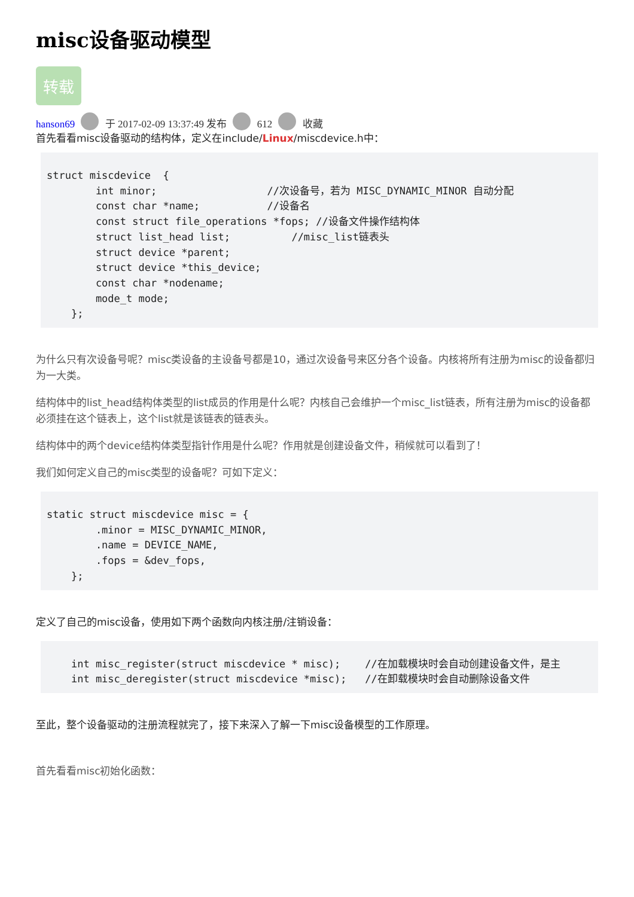misc设备驱动模型
转载
hanson69 于 2017-02-09 13:37:49 发布 612 收藏
首先看看misc设备驱动的结构体，定义在include/Linux/miscdevice.h中：
struct miscdevice  {
        int minor;                  //次设备号，若为 MISC_DYNAMIC_MINOR 自动分配
        const char *name;           //设备名
        const struct file_operations *fops; //设备文件操作结构体
        struct list_head list;          //misc_list链表头
        struct device *parent;
        struct device *this_device;
        const char *nodename;
        mode_t mode;
    };
为什么只有次设备号呢？misc类设备的主设备号都是10，通过次设备号来区分各个设备。内核将所有注册为misc的设备都归为一大类。
结构体中的list_head结构体类型的list成员的作用是什么呢？内核自己会维护一个misc_list链表，所有注册为misc的设备都必须挂在这个链表上，这个list就是该链表的链表头。
结构体中的两个device结构体类型指针作用是什么呢？作用就是创建设备文件，稍候就可以看到了！
我们如何定义自己的misc类型的设备呢？可如下定义：
static struct miscdevice misc = {
        .minor = MISC_DYNAMIC_MINOR,
        .name = DEVICE_NAME,
        .fops = &dev_fops,
    };
定义了自己的misc设备，使用如下两个函数向内核注册/注销设备：
    int misc_register(struct miscdevice * misc);    //在加载模块时会自动创建设备文件，是主
    int misc_deregister(struct miscdevice *misc);   //在卸载模块时会自动删除设备文件
至此，整个设备驱动的注册流程就完了，接下来深入了解一下misc设备模型的工作原理。
首先看看misc初始化函数：